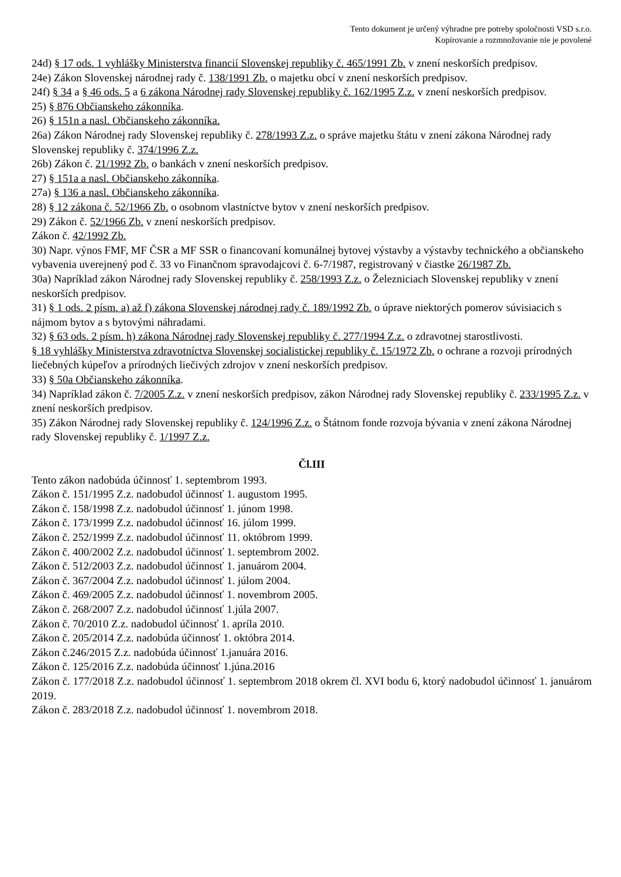Tento dokument je určený výhradne pre potreby spoločnosti VSD s.r.o.
Kopírovanie a rozmnožovanie nie je povolené
24d) § 17 ods. 1 vyhlášky Ministerstva financií Slovenskej republiky č. 465/1991 Zb. v znení neskorších predpisov.
24e) Zákon Slovenskej národnej rady č. 138/1991 Zb. o majetku obcí v znení neskorších predpisov.
24f) § 34 a § 46 ods. 5 a 6 zákona Národnej rady Slovenskej republiky č. 162/1995 Z.z. v znení neskorších predpisov.
25) § 876 Občianskeho zákonníka.
26) § 151n a nasl. Občianskeho zákonníka.
26a) Zákon Národnej rady Slovenskej republiky č. 278/1993 Z.z. o správe majetku štátu v znení zákona Národnej rady Slovenskej republiky č. 374/1996 Z.z.
26b) Zákon č. 21/1992 Zb. o bankách v znení neskorších predpisov.
27) § 151a a nasl. Občianskeho zákonníka.
27a) § 136 a nasl. Občianskeho zákonníka.
28) § 12 zákona č. 52/1966 Zb. o osobnom vlastníctve bytov v znení neskorších predpisov.
29) Zákon č. 52/1966 Zb. v znení neskorších predpisov.
Zákon č. 42/1992 Zb.
30) Napr. výnos FMF, MF ČSR a MF SSR o financovaní komunálnej bytovej výstavby a výstavby technického a občianskeho vybavenia uverejnený pod č. 33 vo Finančnom spravodajcovi č. 6-7/1987, registrovaný v čiastke 26/1987 Zb.
30a) Napríklad zákon Národnej rady Slovenskej republiky č. 258/1993 Z.z. o Železniciach Slovenskej republiky v znení neskorších predpisov.
31) § 1 ods. 2 písm. a) až f) zákona Slovenskej národnej rady č. 189/1992 Zb. o úprave niektorých pomerov súvisiacich s nájmom bytov a s bytovými náhradami.
32) § 63 ods. 2 písm. h) zákona Národnej rady Slovenskej republiky č. 277/1994 Z.z. o zdravotnej starostlivosti.
§ 18 vyhlášky Ministerstva zdravotníctva Slovenskej socialistickej republiky č. 15/1972 Zb. o ochrane a rozvoji prírodných liečebných kúpeľov a prírodných liečivých zdrojov v znení neskorších predpisov.
33) § 50a Občianskeho zákonníka.
34) Napríklad zákon č. 7/2005 Z.z. v znení neskorších predpisov, zákon Národnej rady Slovenskej republiky č. 233/1995 Z.z. v znení neskorších predpisov.
35) Zákon Národnej rady Slovenskej republiky č. 124/1996 Z.z. o Štátnom fonde rozvoja bývania v znení zákona Národnej rady Slovenskej republiky č. 1/1997 Z.z.
Čl.III
Tento zákon nadobúda účinnosť 1. septembrom 1993.
Zákon č. 151/1995 Z.z. nadobudol účinnosť 1. augustom 1995.
Zákon č. 158/1998 Z.z. nadobudol účinnosť 1. júnom 1998.
Zákon č. 173/1999 Z.z. nadobudol účinnosť 16. júlom 1999.
Zákon č. 252/1999 Z.z. nadobudol účinnosť 11. októbrom 1999.
Zákon č. 400/2002 Z.z. nadobudol účinnosť 1. septembrom 2002.
Zákon č. 512/2003 Z.z. nadobudol účinnosť 1. januárom 2004.
Zákon č. 367/2004 Z.z. nadobudol účinnosť 1. júlom 2004.
Zákon č. 469/2005 Z.z. nadobudol účinnosť 1. novembrom 2005.
Zákon č. 268/2007 Z.z. nadobudol účinnosť 1.júla 2007.
Zákon č. 70/2010 Z.z. nadobudol účinnosť 1. apríla 2010.
Zákon č. 205/2014 Z.z. nadobúda účinnosť 1. októbra 2014.
Zákon č.246/2015 Z.z. nadobúda účinnosť 1.januára 2016.
Zákon č. 125/2016 Z.z. nadobúda účinnosť 1.júna.2016
Zákon č. 177/2018 Z.z. nadobudol účinnosť 1. septembrom 2018 okrem čl. XVI bodu 6, ktorý nadobudol účinnosť 1. januárom 2019.
Zákon č. 283/2018 Z.z. nadobudol účinnosť 1. novembrom 2018.